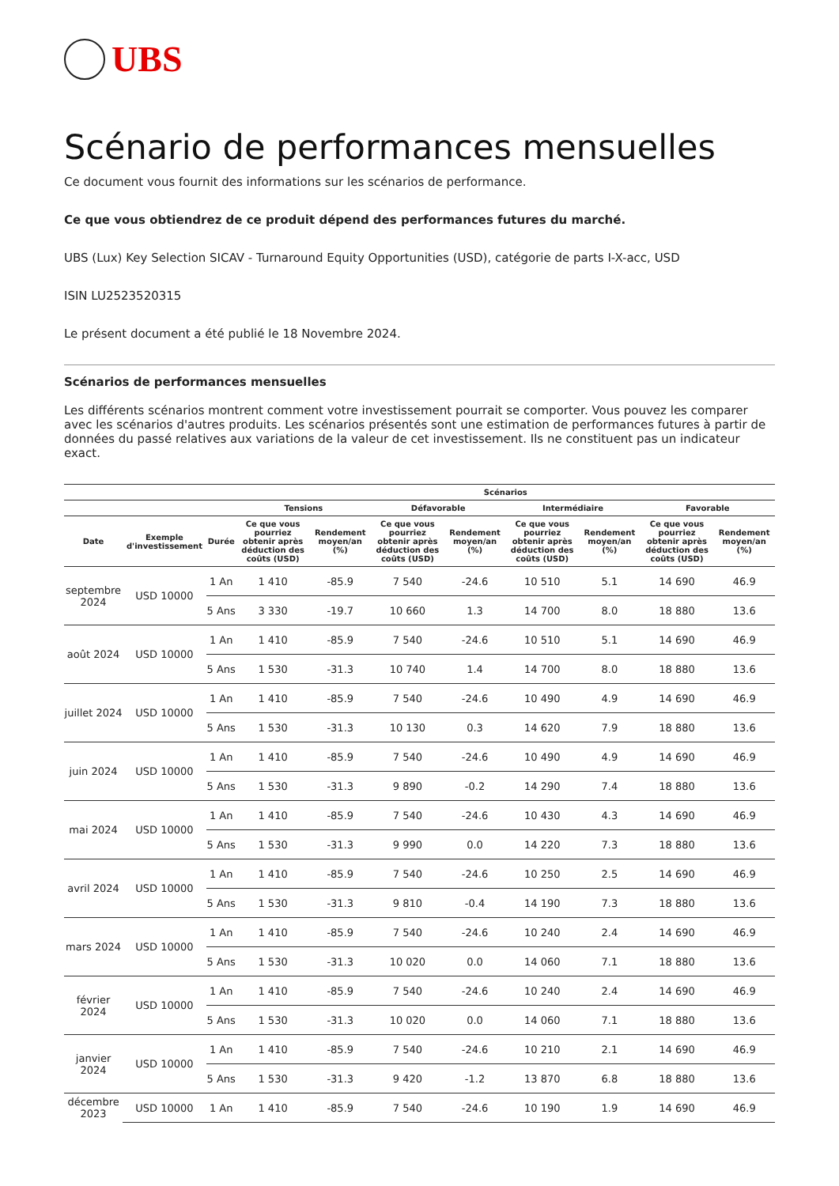UBS
Scénario de performances mensuelles
Ce document vous fournit des informations sur les scénarios de performance.
Ce que vous obtiendrez de ce produit dépend des performances futures du marché.
UBS (Lux) Key Selection SICAV - Turnaround Equity Opportunities (USD), catégorie de parts I-X-acc, USD
ISIN LU2523520315
Le présent document a été publié le 18 Novembre 2024.
Scénarios de performances mensuelles
Les différents scénarios montrent comment votre investissement pourrait se comporter. Vous pouvez les comparer avec les scénarios d'autres produits. Les scénarios présentés sont une estimation de performances futures à partir de données du passé relatives aux variations de la valeur de cet investissement. Ils ne constituent pas un indicateur exact.
| | | | Scénarios | | | | | | | |
| --- | --- | --- | --- | --- | --- | --- | --- | --- | --- | --- |
| | | | Tensions | | Défavorable | | Intermédiaire | | Favorable | |
| Date | Exemple d'investissement | Durée | Ce que vous pourriez obtenir après déduction des coûts (USD) | Rendement moyen/an (%) | Ce que vous pourriez obtenir après déduction des coûts (USD) | Rendement moyen/an (%) | Ce que vous pourriez obtenir après déduction des coûts (USD) | Rendement moyen/an (%) | Ce que vous pourriez obtenir après déduction des coûts (USD) | Rendement moyen/an (%) |
| septembre 2024 | USD 10000 | 1 An | 1 410 | -85.9 | 7 540 | -24.6 | 10 510 | 5.1 | 14 690 | 46.9 |
| | | 5 Ans | 3 330 | -19.7 | 10 660 | 1.3 | 14 700 | 8.0 | 18 880 | 13.6 |
| août 2024 | USD 10000 | 1 An | 1 410 | -85.9 | 7 540 | -24.6 | 10 510 | 5.1 | 14 690 | 46.9 |
| | | 5 Ans | 1 530 | -31.3 | 10 740 | 1.4 | 14 700 | 8.0 | 18 880 | 13.6 |
| juillet 2024 | USD 10000 | 1 An | 1 410 | -85.9 | 7 540 | -24.6 | 10 490 | 4.9 | 14 690 | 46.9 |
| | | 5 Ans | 1 530 | -31.3 | 10 130 | 0.3 | 14 620 | 7.9 | 18 880 | 13.6 |
| juin 2024 | USD 10000 | 1 An | 1 410 | -85.9 | 7 540 | -24.6 | 10 490 | 4.9 | 14 690 | 46.9 |
| | | 5 Ans | 1 530 | -31.3 | 9 890 | -0.2 | 14 290 | 7.4 | 18 880 | 13.6 |
| mai 2024 | USD 10000 | 1 An | 1 410 | -85.9 | 7 540 | -24.6 | 10 430 | 4.3 | 14 690 | 46.9 |
| | | 5 Ans | 1 530 | -31.3 | 9 990 | 0.0 | 14 220 | 7.3 | 18 880 | 13.6 |
| avril 2024 | USD 10000 | 1 An | 1 410 | -85.9 | 7 540 | -24.6 | 10 250 | 2.5 | 14 690 | 46.9 |
| | | 5 Ans | 1 530 | -31.3 | 9 810 | -0.4 | 14 190 | 7.3 | 18 880 | 13.6 |
| mars 2024 | USD 10000 | 1 An | 1 410 | -85.9 | 7 540 | -24.6 | 10 240 | 2.4 | 14 690 | 46.9 |
| | | 5 Ans | 1 530 | -31.3 | 10 020 | 0.0 | 14 060 | 7.1 | 18 880 | 13.6 |
| février 2024 | USD 10000 | 1 An | 1 410 | -85.9 | 7 540 | -24.6 | 10 240 | 2.4 | 14 690 | 46.9 |
| | | 5 Ans | 1 530 | -31.3 | 10 020 | 0.0 | 14 060 | 7.1 | 18 880 | 13.6 |
| janvier 2024 | USD 10000 | 1 An | 1 410 | -85.9 | 7 540 | -24.6 | 10 210 | 2.1 | 14 690 | 46.9 |
| | | 5 Ans | 1 530 | -31.3 | 9 420 | -1.2 | 13 870 | 6.8 | 18 880 | 13.6 |
| décembre 2023 | USD 10000 | 1 An | 1 410 | -85.9 | 7 540 | -24.6 | 10 190 | 1.9 | 14 690 | 46.9 |